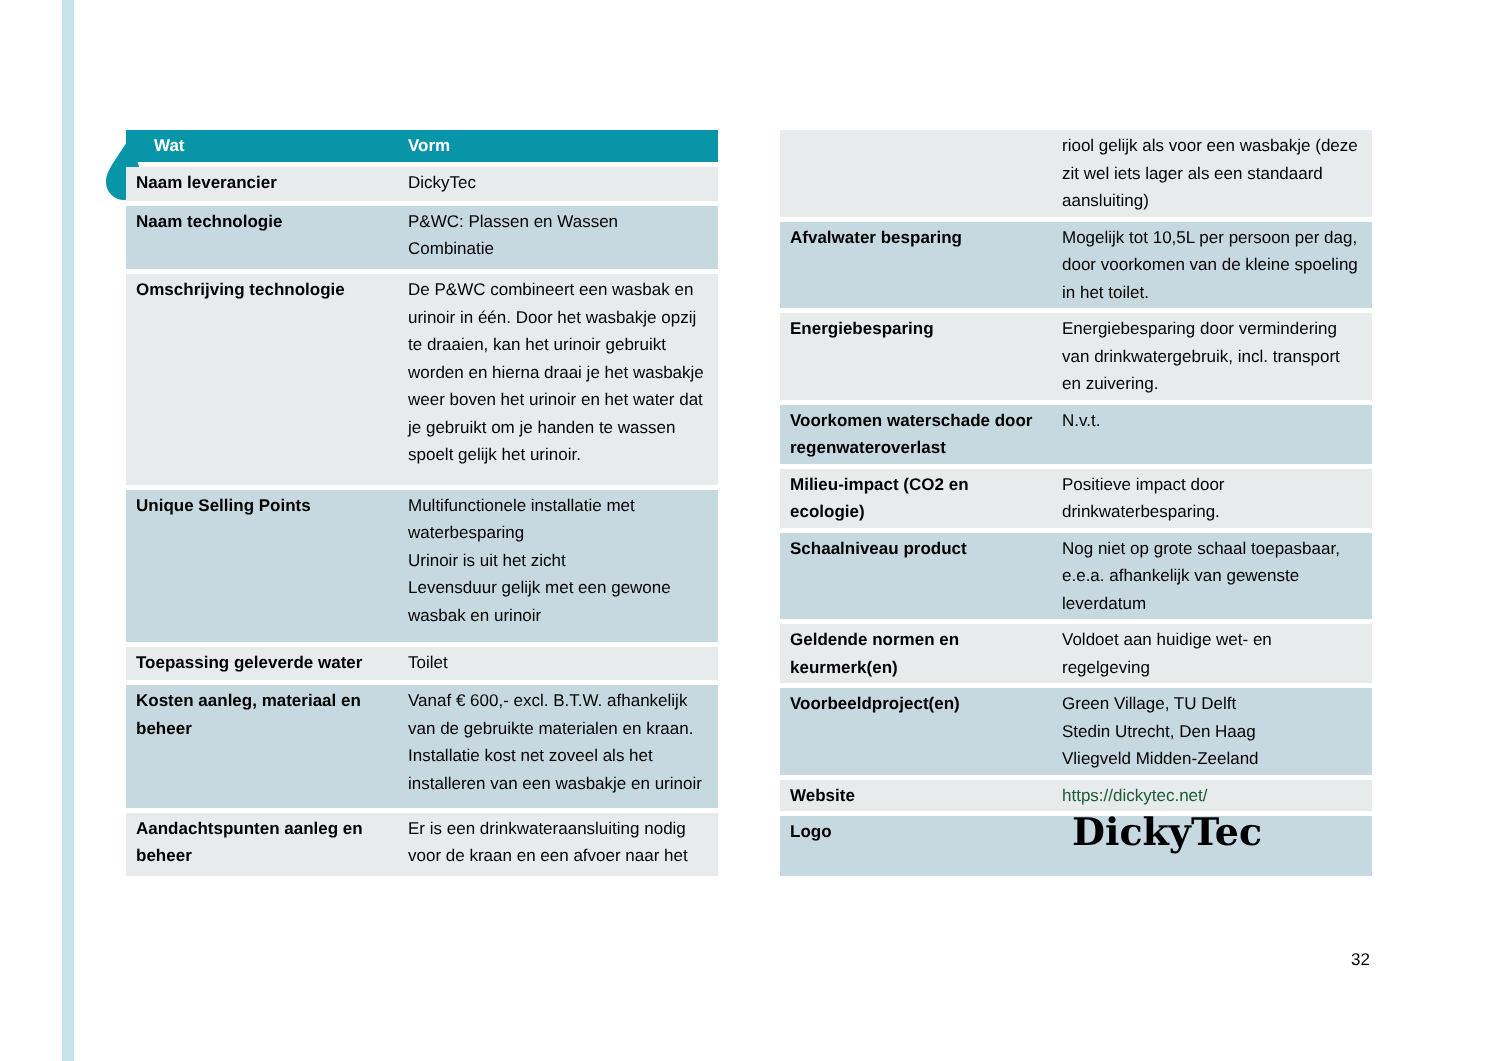| Wat | Vorm |
| --- | --- |
| Naam leverancier | DickyTec |
| Naam technologie | P&WC: Plassen en Wassen Combinatie |
| Omschrijving technologie | De P&WC combineert een wasbak en urinoir in één. Door het wasbakje opzij te draaien, kan het urinoir gebruikt worden en hierna draai je het wasbakje weer boven het urinoir en het water dat je gebruikt om je handen te wassen spoelt gelijk het urinoir. |
| Unique Selling Points | Multifunctionele installatie met waterbesparing Urinoir is uit het zicht Levensduur gelijk met een gewone wasbak en urinoir |
| Toepassing geleverde water | Toilet |
| Kosten aanleg, materiaal en beheer | Vanaf € 600,- excl. B.T.W. afhankelijk van de gebruikte materialen en kraan. Installatie kost net zoveel als het installeren van een wasbakje en urinoir |
| Aandachtspunten aanleg en beheer | Er is een drinkwateraansluiting nodig voor de kraan en een afvoer naar het |
| | riool gelijk als voor een wasbakje (deze zit wel iets lager als een standaard aansluiting) |
| Afvalwater besparing | Mogelijk tot 10,5L per persoon per dag, door voorkomen van de kleine spoeling in het toilet. |
| Energiebesparing | Energiebesparing door vermindering van drinkwatergebruik, incl. transport en zuivering. |
| Voorkomen waterschade door regenwateroverlast | N.v.t. |
| Milieu-impact (CO2 en ecologie) | Positieve impact door drinkwaterbesparing. |
| Schaalniveau product | Nog niet op grote schaal toepasbaar, e.e.a. afhankelijk van gewenste leverdatum |
| Geldende normen en keurmerk(en) | Voldoet aan huidige wet- en regelgeving |
| Voorbeeldproject(en) | Green Village, TU Delft Stedin Utrecht, Den Haag Vliegveld Midden-Zeeland |
| Website | https://dickytec.net/ |
| Logo | DickyTec |
32